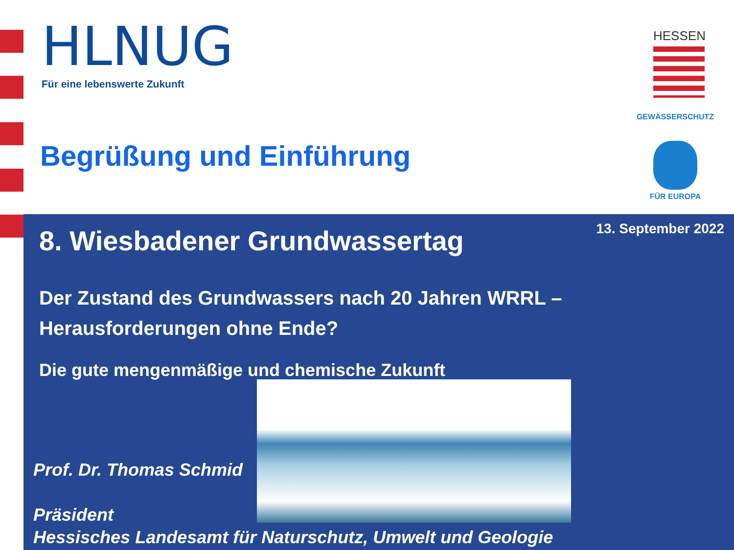HLNUG
Für eine lebenswerte Zukunft
Begrüßung und Einführung
HESSEN
GEWÄSSERSCHUTZ
FÜR EUROPA
13. September 2022 8. Wiesbadener Grundwassertag
Der Zustand des Grundwassers nach 20 Jahren WRRL –
Herausforderungen ohne Ende?
Die gute mengenmäßige und chemische Zukunft
Prof. Dr. Thomas Schmid
Präsident
Hessisches Landesamt für Naturschutz, Umwelt und Geologie